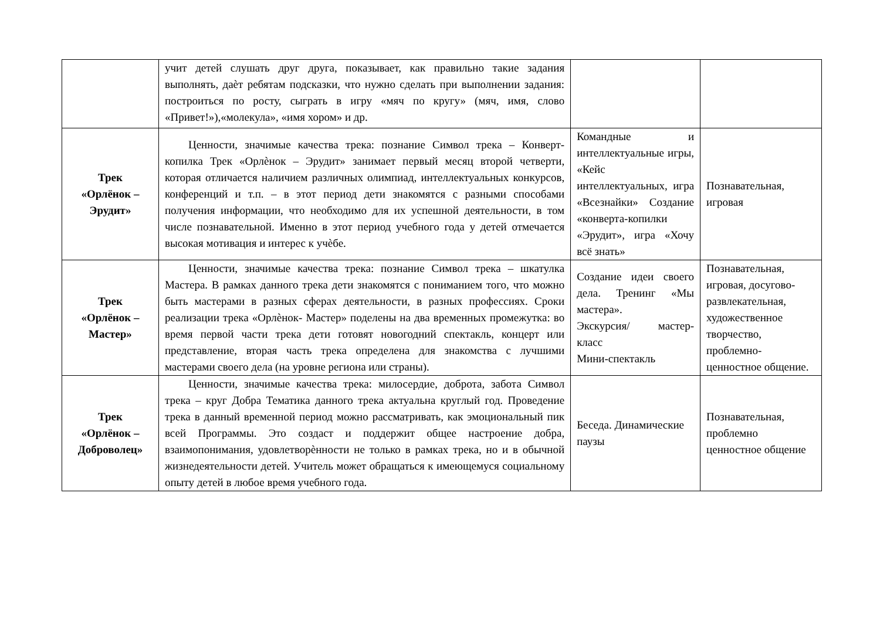| | учит детей слушать друг друга, показывает, как правильно такие задания выполнять, даѐт ребятам подсказки, что нужно сделать при выполнении задания: построиться по росту, сыграть в игру «мяч по кругу» (мяч, имя, слово «Привет!»),«молекула», «имя хором» и др. | | |
| Трек «Орлёнок – Эрудит» | Ценности, значимые качества трека: познание Символ трека – Конверт- копилка Трек «Орлѐнок – Эрудит» занимает первый месяц второй четверти, которая отличается наличием различных олимпиад, интеллектуальных конкурсов, конференций и т.п. – в этот период дети знакомятся с разными способами получения информации, что необходимо для их успешной деятельности, в том числе познавательной. Именно в этот период учебного года у детей отмечается высокая мотивация и интерес к учѐбе. | Командные и интеллектуальные игры, «Кейс интеллектуальных, игра «Всезнайки» Создание «конверта-копилки «Эрудит», игра «Хочу всё знать» | Познавательная, игровая |
| Трек «Орлёнок – Мастер» | Ценности, значимые качества трека: познание Символ трека – шкатулка Мастера. В рамках данного трека дети знакомятся с пониманием того, что можно быть мастерами в разных сферах деятельности, в разных профессиях. Сроки реализации трека «Орлѐнок- Мастер» поделены на два временных промежутка: во время первой части трека дети готовят новогодний спектакль, концерт или представление, вторая часть трека определена для знакомства с лучшими мастерами своего дела (на уровне региона или страны). | Создание идеи своего дела. Тренинг «Мы мастера». Экскурсия/ мастер-класс Мини-спектакль | Познавательная, игровая, досугово-развлекательная, художественное творчество, проблемно-ценностное общение. |
| Трек «Орлёнок – Доброволец» | Ценности, значимые качества трека: милосердие, доброта, забота Символ трека – круг Добра Тематика данного трека актуальна круглый год. Проведение трека в данный временной период можно рассматривать, как эмоциональный пик всей Программы. Это создаст и поддержит общее настроение добра, взаимопонимания, удовлетворѐнности не только в рамках трека, но и в обычной жизнедеятельности детей. Учитель может обращаться к имеющемуся социальному опыту детей в любое время учебного года. | Беседа. Динамические паузы | Познавательная, проблемно ценностное общение |